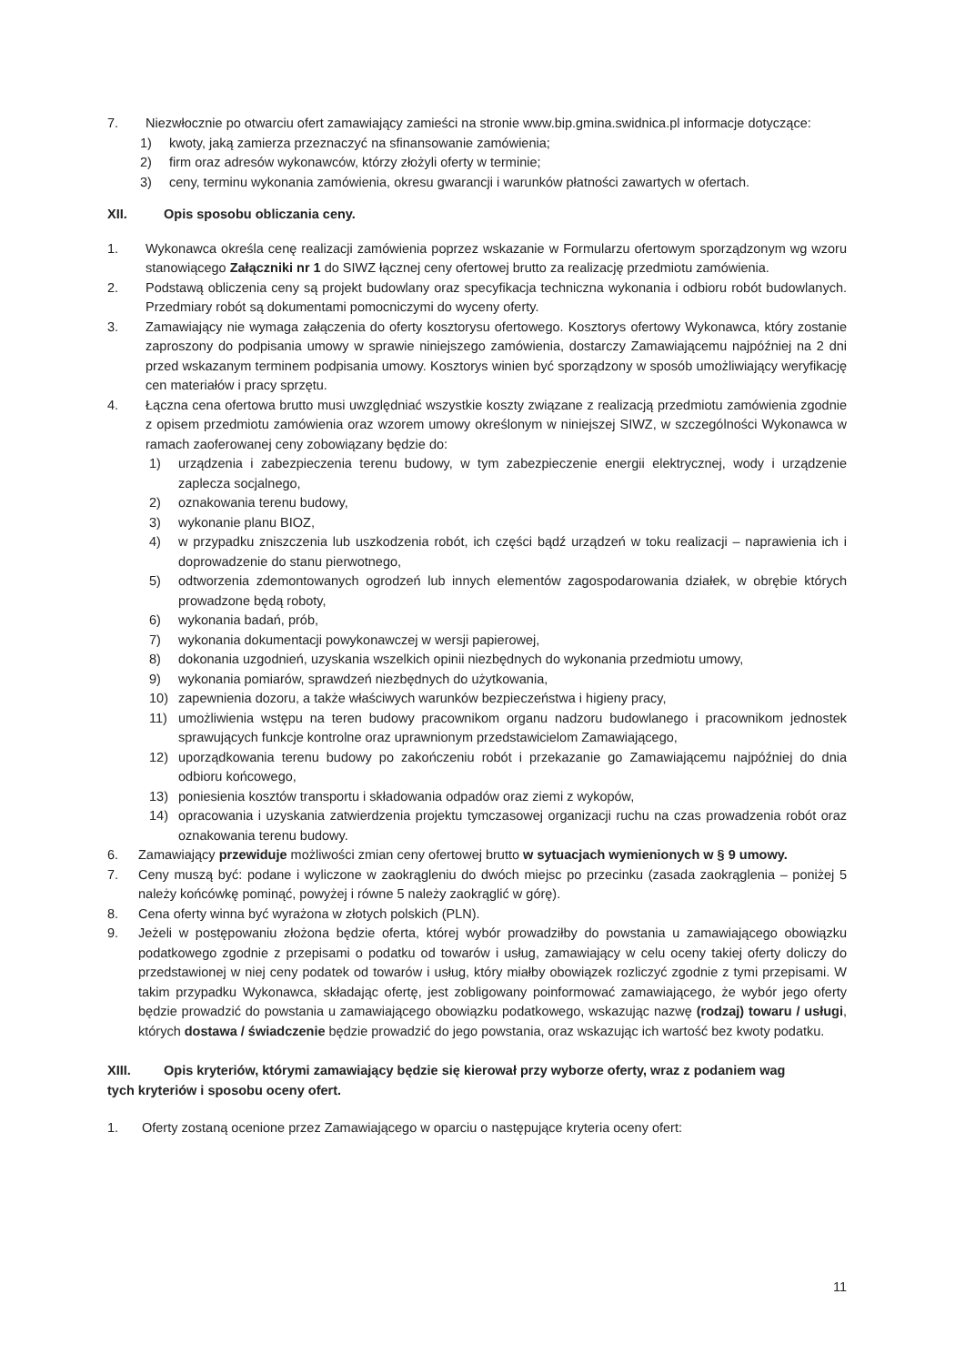7. Niezwłocznie po otwarciu ofert zamawiający zamieści na stronie www.bip.gmina.swidnica.pl informacje dotyczące:
1) kwoty, jaką zamierza przeznaczyć na sfinansowanie zamówienia;
2) firm oraz adresów wykonawców, którzy złożyli oferty w terminie;
3) ceny, terminu wykonania zamówienia, okresu gwarancji i warunków płatności zawartych w ofertach.
XII. Opis sposobu obliczania ceny.
1. Wykonawca określa cenę realizacji zamówienia poprzez wskazanie w Formularzu ofertowym sporządzonym wg wzoru stanowiącego Załączniki nr 1 do SIWZ łącznej ceny ofertowej brutto za realizację przedmiotu zamówienia.
2. Podstawą obliczenia ceny są projekt budowlany oraz specyfikacja techniczna wykonania i odbioru robót budowlanych. Przedmiary robót są dokumentami pomocniczymi do wyceny oferty.
3. Zamawiający nie wymaga załączenia do oferty kosztorysu ofertowego. Kosztorys ofertowy Wykonawca, który zostanie zaproszony do podpisania umowy w sprawie niniejszego zamówienia, dostarczy Zamawiającemu najpóźniej na 2 dni przed wskazanym terminem podpisania umowy. Kosztorys winien być sporządzony w sposób umożliwiający weryfikację cen materiałów i pracy sprzętu.
4. Łączna cena ofertowa brutto musi uwzględniać wszystkie koszty związane z realizacją przedmiotu zamówienia zgodnie z opisem przedmiotu zamówienia oraz wzorem umowy określonym w niniejszej SIWZ, w szczególności Wykonawca w ramach zaoferowanej ceny zobowiązany będzie do:
1) urządzenia i zabezpieczenia terenu budowy, w tym zabezpieczenie energii elektrycznej, wody i urządzenie zaplecza socjalnego,
2) oznakowania terenu budowy,
3) wykonanie planu BIOZ,
4) w przypadku zniszczenia lub uszkodzenia robót, ich części bądź urządzeń w toku realizacji – naprawienia ich i doprowadzenie do stanu pierwotnego,
5) odtworzenia zdemontowanych ogrodzeń lub innych elementów zagospodarowania działek, w obrębie których prowadzone będą roboty,
6) wykonania badań, prób,
7) wykonania dokumentacji powykonawczej w wersji papierowej,
8) dokonania uzgodnień, uzyskania wszelkich opinii niezbędnych do wykonania przedmiotu umowy,
9) wykonania pomiarów, sprawdzeń niezbędnych do użytkowania,
10) zapewnienia dozoru, a także właściwych warunków bezpieczeństwa i higieny pracy,
11) umożliwienia wstępu na teren budowy pracownikom organu nadzoru budowlanego i pracownikom jednostek sprawujących funkcje kontrolne oraz uprawnionym przedstawicielom Zamawiającego,
12) uporządkowania terenu budowy po zakończeniu robót i przekazanie go Zamawiającemu najpóźniej do dnia odbioru końcowego,
13) poniesienia kosztów transportu i składowania odpadów oraz ziemi z wykopów,
14) opracowania i uzyskania zatwierdzenia projektu tymczasowej organizacji ruchu na czas prowadzenia robót oraz oznakowania terenu budowy.
6. Zamawiający przewiduje możliwości zmian ceny ofertowej brutto w sytuacjach wymienionych w § 9 umowy.
7. Ceny muszą być: podane i wyliczone w zaokrągleniu do dwóch miejsc po przecinku (zasada zaokrąglenia – poniżej 5 należy końcówkę pominąć, powyżej i równe 5 należy zaokrąglić w górę).
8. Cena oferty winna być wyrażona w złotych polskich (PLN).
9. Jeżeli w postępowaniu złożona będzie oferta, której wybór prowadziłby do powstania u zamawiającego obowiązku podatkowego zgodnie z przepisami o podatku od towarów i usług, zamawiający w celu oceny takiej oferty doliczy do przedstawionej w niej ceny podatek od towarów i usług, który miałby obowiązek rozliczyć zgodnie z tymi przepisami. W takim przypadku Wykonawca, składając ofertę, jest zobligowany poinformować zamawiającego, że wybór jego oferty będzie prowadzić do powstania u zamawiającego obowiązku podatkowego, wskazując nazwę (rodzaj) towaru / usługi, których dostawa / świadczenie będzie prowadzić do jego powstania, oraz wskazując ich wartość bez kwoty podatku.
XIII. Opis kryteriów, którymi zamawiający będzie się kierował przy wyborze oferty, wraz z podaniem wag
tych kryteriów i sposobu oceny ofert.
1. Oferty zostaną ocenione przez Zamawiającego w oparciu o następujące kryteria oceny ofert:
11